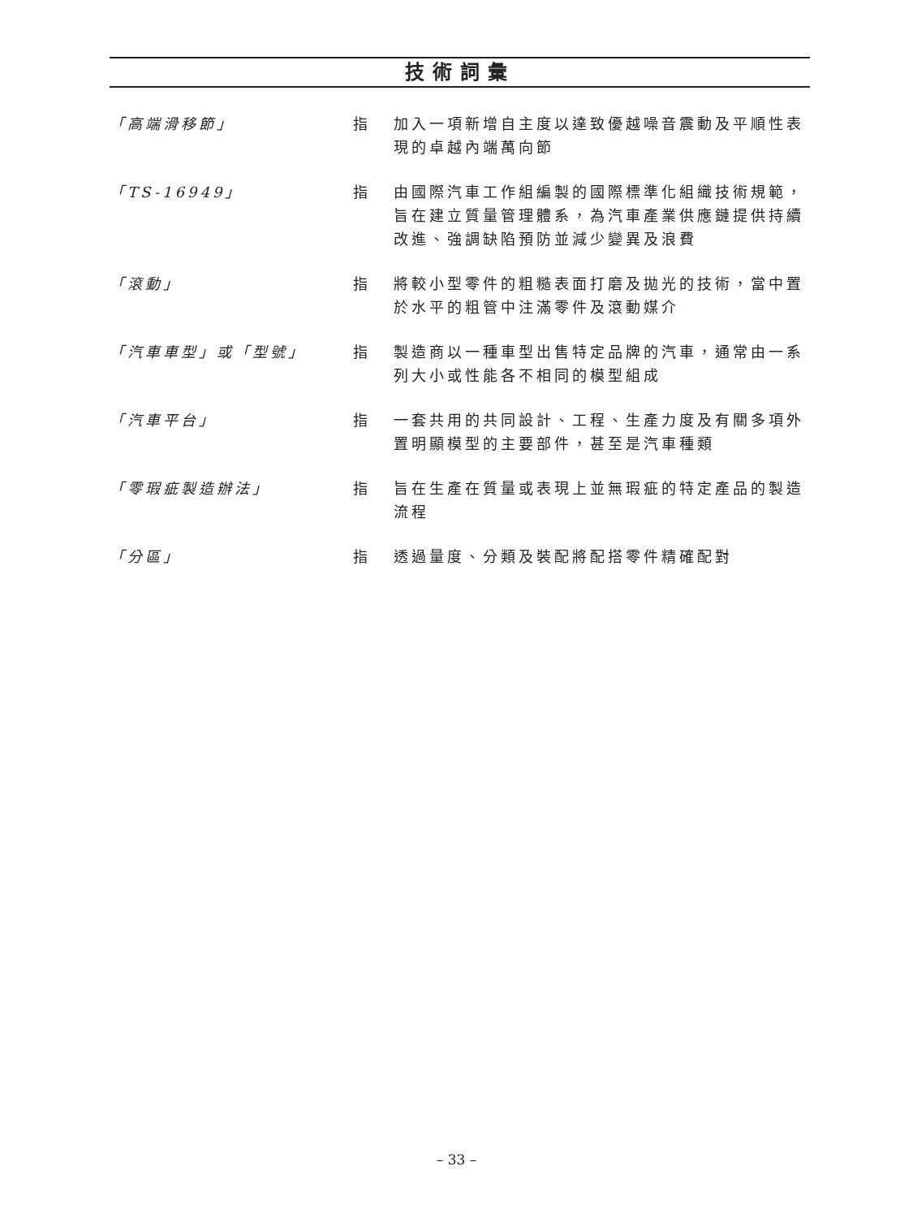技術詞彙
「高端滑移節」 指 加入一項新增自主度以達致優越噪音震動及平順性表現的卓越內端萬向節
「TS-16949」 指 由國際汽車工作組編製的國際標準化組織技術規範，旨在建立質量管理體系，為汽車產業供應鏈提供持續改進、強調缺陷預防並減少變異及浪費
「滾動」 指 將較小型零件的粗糙表面打磨及拋光的技術，當中置於水平的粗管中注滿零件及滾動媒介
「汽車車型」或「型號」 指 製造商以一種車型出售特定品牌的汽車，通常由一系列大小或性能各不相同的模型組成
「汽車平台」 指 一套共用的共同設計、工程、生產力度及有關多項外置明顯模型的主要部件，甚至是汽車種類
「零瑕疵製造辦法」 指 旨在生產在質量或表現上並無瑕疵的特定產品的製造流程
「分區」 指 透過量度、分類及裝配將配搭零件精確配對
– 33 –